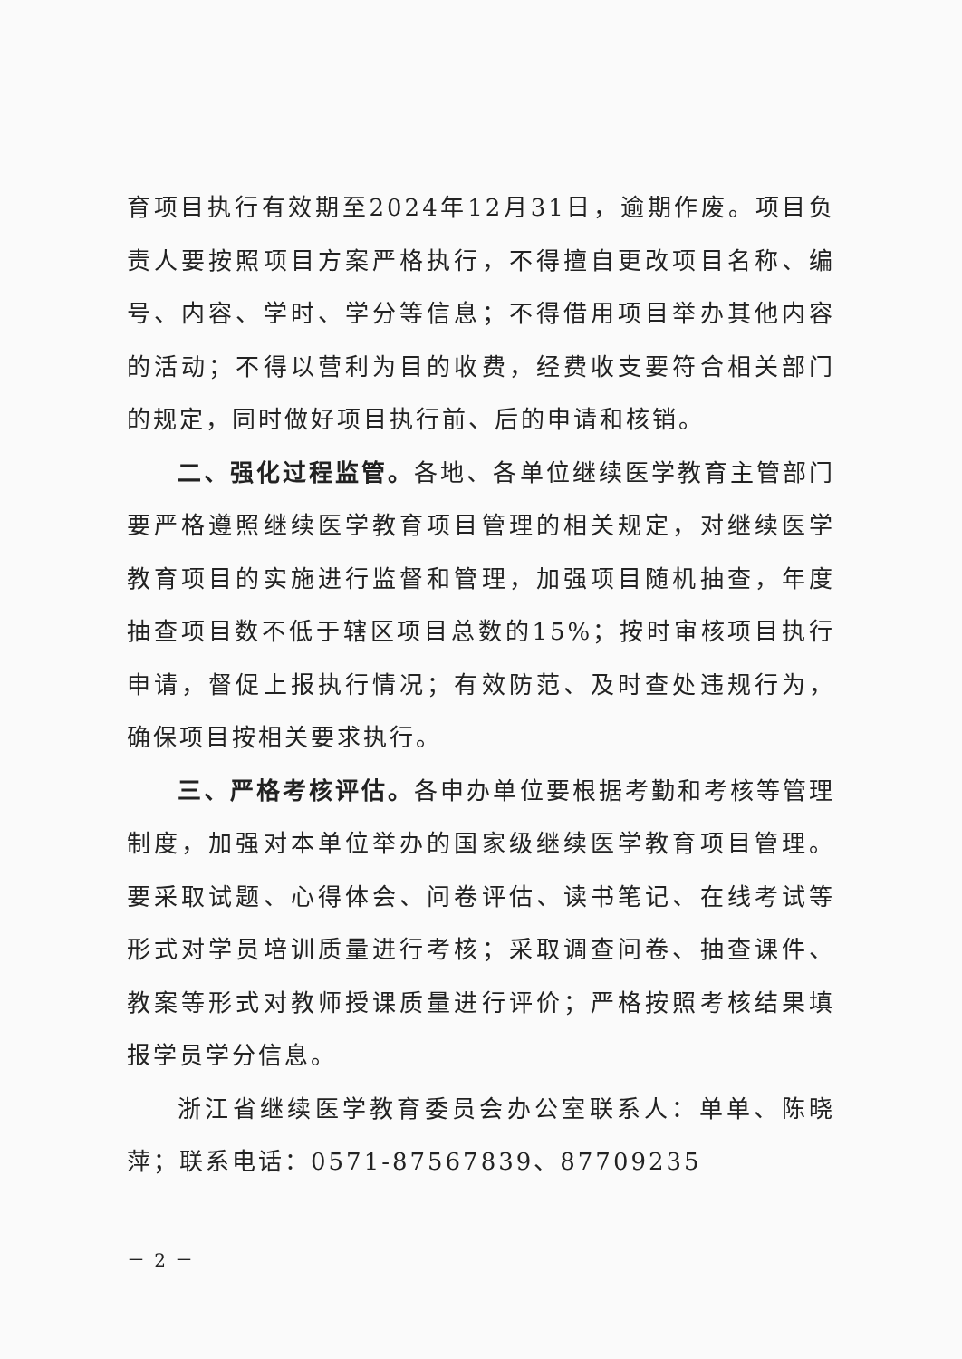育项目执行有效期至2024年12月31日，逾期作废。项目负责人要按照项目方案严格执行，不得擅自更改项目名称、编号、内容、学时、学分等信息；不得借用项目举办其他内容的活动；不得以营利为目的收费，经费收支要符合相关部门的规定，同时做好项目执行前、后的申请和核销。
二、强化过程监管。各地、各单位继续医学教育主管部门要严格遵照继续医学教育项目管理的相关规定，对继续医学教育项目的实施进行监督和管理，加强项目随机抽查，年度抽查项目数不低于辖区项目总数的15%；按时审核项目执行申请，督促上报执行情况；有效防范、及时查处违规行为，确保项目按相关要求执行。
三、严格考核评估。各申办单位要根据考勤和考核等管理制度，加强对本单位举办的国家级继续医学教育项目管理。要采取试题、心得体会、问卷评估、读书笔记、在线考试等形式对学员培训质量进行考核；采取调查问卷、抽查课件、教案等形式对教师授课质量进行评价；严格按照考核结果填报学员学分信息。
浙江省继续医学教育委员会办公室联系人：单单、陈晓萍；联系电话：0571-87567839、87709235
－ 2 －